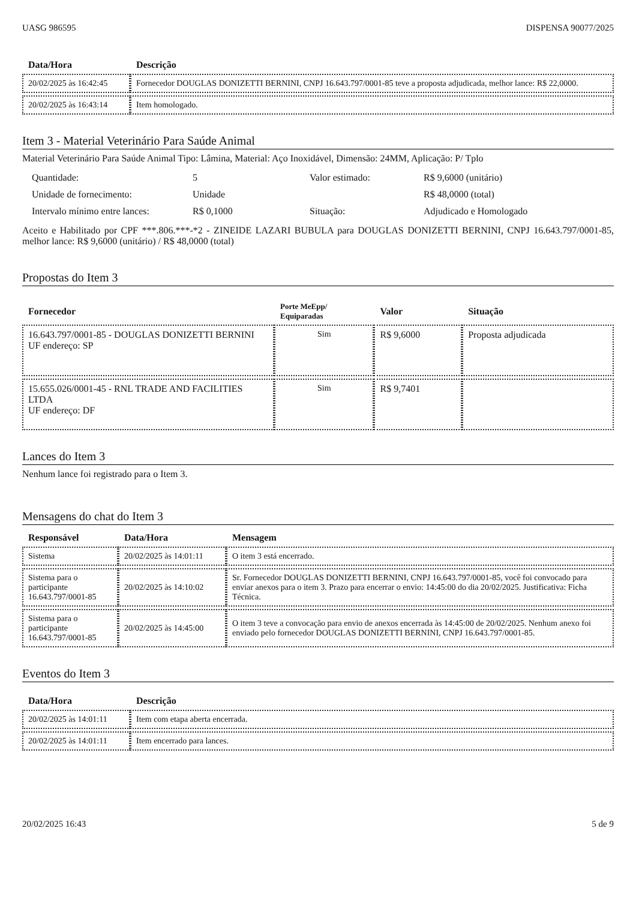UASG 986595 DISPENSA 90077/2025
| Data/Hora | Descrição |
| --- | --- |
| 20/02/2025 às 16:42:45 | Fornecedor DOUGLAS DONIZETTI BERNINI, CNPJ 16.643.797/0001-85 teve a proposta adjudicada, melhor lance: R$ 22,0000. |
| 20/02/2025 às 16:43:14 | Item homologado. |
Item 3 - Material Veterinário Para Saúde Animal
Material Veterinário Para Saúde Animal Tipo: Lâmina, Material: Aço Inoxidável, Dimensão: 24MM, Aplicação: P/ Tplo
Quantidade: 5 Valor estimado: R$ 9,6000 (unitário) Unidade de fornecimento: Unidade R$ 48,0000 (total) Intervalo mínimo entre lances: R$ 0,1000 Situação: Adjudicado e Homologado
Aceito e Habilitado por CPF ***.806.***-*2 - ZINEIDE LAZARI BUBULA para DOUGLAS DONIZETTI BERNINI, CNPJ 16.643.797/0001-85, melhor lance: R$ 9,6000 (unitário) / R$ 48,0000 (total)
Propostas do Item 3
| Fornecedor | Porte MeEpp/ Equiparadas | Valor | Situação |
| --- | --- | --- | --- |
| 16.643.797/0001-85 - DOUGLAS DONIZETTI BERNINI UF endereço: SP | Sim | R$ 9,6000 | Proposta adjudicada |
| 15.655.026/0001-45 - RNL TRADE AND FACILITIES LTDA UF endereço: DF | Sim | R$ 9,7401 | |
Lances do Item 3
Nenhum lance foi registrado para o Item 3.
Mensagens do chat do Item 3
| Responsável | Data/Hora | Mensagem |
| --- | --- | --- |
| Sistema | 20/02/2025 às 14:01:11 | O item 3 está encerrado. |
| Sistema para o participante 16.643.797/0001-85 | 20/02/2025 às 14:10:02 | Sr. Fornecedor DOUGLAS DONIZETTI BERNINI, CNPJ 16.643.797/0001-85, você foi convocado para enviar anexos para o item 3. Prazo para encerrar o envio: 14:45:00 do dia 20/02/2025. Justificativa: Ficha Técnica. |
| Sistema para o participante 16.643.797/0001-85 | 20/02/2025 às 14:45:00 | O item 3 teve a convocação para envio de anexos encerrada às 14:45:00 de 20/02/2025. Nenhum anexo foi enviado pelo fornecedor DOUGLAS DONIZETTI BERNINI, CNPJ 16.643.797/0001-85. |
Eventos do Item 3
| Data/Hora | Descrição |
| --- | --- |
| 20/02/2025 às 14:01:11 | Item com etapa aberta encerrada. |
| 20/02/2025 às 14:01:11 | Item encerrado para lances. |
20/02/2025 16:43 5 de 9